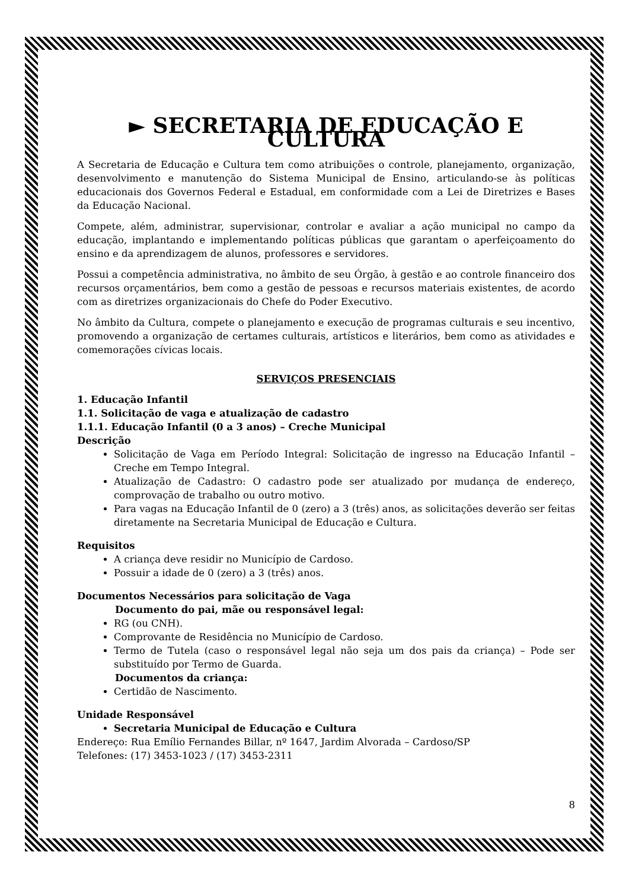► SECRETARIA DE EDUCAÇÃO E CULTURA
A Secretaria de Educação e Cultura tem como atribuições o controle, planejamento, organização, desenvolvimento e manutenção do Sistema Municipal de Ensino, articulando-se às políticas educacionais dos Governos Federal e Estadual, em conformidade com a Lei de Diretrizes e Bases da Educação Nacional.
Compete, além, administrar, supervisionar, controlar e avaliar a ação municipal no campo da educação, implantando e implementando políticas públicas que garantam o aperfeiçoamento do ensino e da aprendizagem de alunos, professores e servidores.
Possui a competência administrativa, no âmbito de seu Órgão, à gestão e ao controle financeiro dos recursos orçamentários, bem como a gestão de pessoas e recursos materiais existentes, de acordo com as diretrizes organizacionais do Chefe do Poder Executivo.
No âmbito da Cultura, compete o planejamento e execução de programas culturais e seu incentivo, promovendo a organização de certames culturais, artísticos e literários, bem como as atividades e comemorações cívicas locais.
SERVIÇOS PRESENCIAIS
1. Educação Infantil
1.1. Solicitação de vaga e atualização de cadastro
1.1.1. Educação Infantil (0 a 3 anos) – Creche Municipal
Descrição
Solicitação de Vaga em Período Integral: Solicitação de ingresso na Educação Infantil – Creche em Tempo Integral.
Atualização de Cadastro: O cadastro pode ser atualizado por mudança de endereço, comprovação de trabalho ou outro motivo.
Para vagas na Educação Infantil de 0 (zero) a 3 (três) anos, as solicitações deverão ser feitas diretamente na Secretaria Municipal de Educação e Cultura.
Requisitos
A criança deve residir no Município de Cardoso.
Possuir a idade de 0 (zero) a 3 (três) anos.
Documentos Necessários para solicitação de Vaga
Documento do pai, mãe ou responsável legal:
RG (ou CNH).
Comprovante de Residência no Município de Cardoso.
Termo de Tutela (caso o responsável legal não seja um dos pais da criança) – Pode ser substituído por Termo de Guarda.
Documentos da criança:
Certidão de Nascimento.
Unidade Responsável
Secretaria Municipal de Educação e Cultura
Endereço: Rua Emílio Fernandes Billar, nº 1647, Jardim Alvorada – Cardoso/SP
Telefones: (17) 3453-1023 / (17) 3453-2311
8